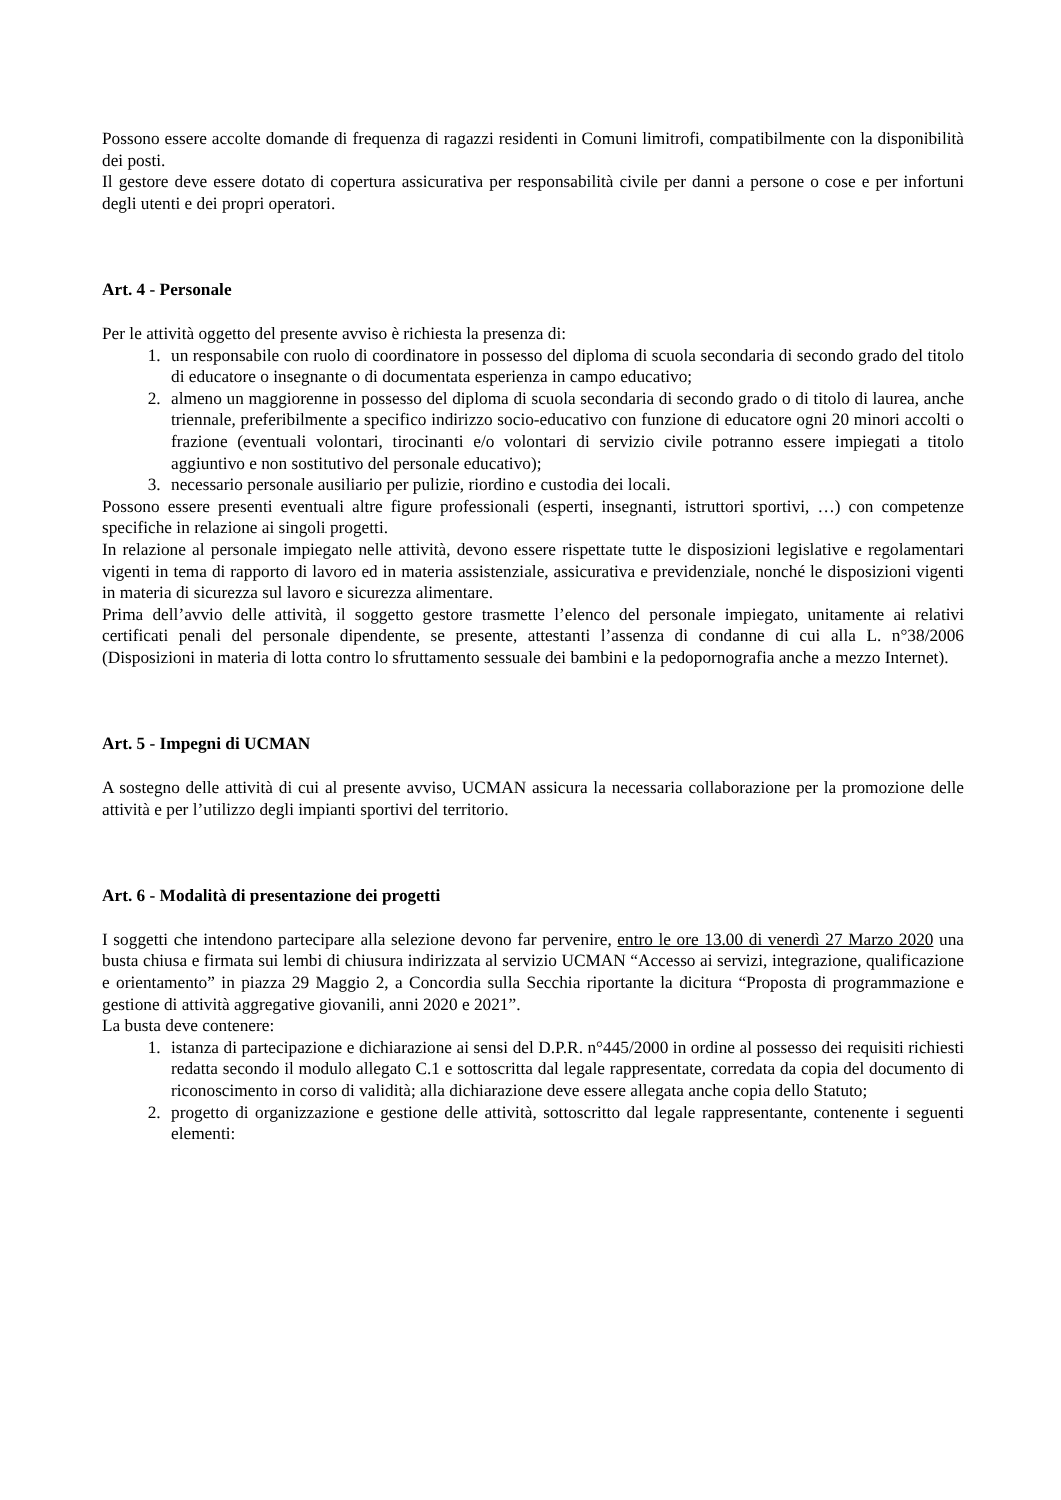Possono essere accolte domande di frequenza di ragazzi residenti in Comuni limitrofi, compatibilmente con la disponibilità dei posti.
Il gestore deve essere dotato di copertura assicurativa per responsabilità civile per danni a persone o cose e per infortuni degli utenti e dei propri operatori.
Art. 4 - Personale
Per le attività oggetto del presente avviso è richiesta la presenza di:
1. un responsabile con ruolo di coordinatore in possesso del diploma di scuola secondaria di secondo grado del titolo di educatore o insegnante o di documentata esperienza in campo educativo;
2. almeno un maggiorenne in possesso del diploma di scuola secondaria di secondo grado o di titolo di laurea, anche triennale, preferibilmente a specifico indirizzo socio-educativo con funzione di educatore ogni 20 minori accolti o frazione (eventuali volontari, tirocinanti e/o volontari di servizio civile potranno essere impiegati a titolo aggiuntivo e non sostitutivo del personale educativo);
3. necessario personale ausiliario per pulizie, riordino e custodia dei locali.
Possono essere presenti eventuali altre figure professionali (esperti, insegnanti, istruttori sportivi, …) con competenze specifiche in relazione ai singoli progetti.
In relazione al personale impiegato nelle attività, devono essere rispettate tutte le disposizioni legislative e regolamentari vigenti in tema di rapporto di lavoro ed in materia assistenziale, assicurativa e previdenziale, nonché le disposizioni vigenti in materia di sicurezza sul lavoro e sicurezza alimentare.
Prima dell’avvio delle attività, il soggetto gestore trasmette l’elenco del personale impiegato, unitamente ai relativi certificati penali del personale dipendente, se presente, attestanti l’assenza di condanne di cui alla L. n°38/2006 (Disposizioni in materia di lotta contro lo sfruttamento sessuale dei bambini e la pedopornografia anche a mezzo Internet).
Art. 5 - Impegni di UCMAN
A sostegno delle attività di cui al presente avviso, UCMAN assicura la necessaria collaborazione per la promozione delle attività e per l’utilizzo degli impianti sportivi del territorio.
Art. 6 - Modalità di presentazione dei progetti
I soggetti che intendono partecipare alla selezione devono far pervenire, entro le ore 13.00 di venerdì 27 Marzo 2020 una busta chiusa e firmata sui lembi di chiusura indirizzata al servizio UCMAN “Accesso ai servizi, integrazione, qualificazione e orientamento” in piazza 29 Maggio 2, a Concordia sulla Secchia riportante la dicitura “Proposta di programmazione e gestione di attività aggregative giovanili, anni 2020 e 2021”.
La busta deve contenere:
1. istanza di partecipazione e dichiarazione ai sensi del D.P.R. n°445/2000 in ordine al possesso dei requisiti richiesti redatta secondo il modulo allegato C.1 e sottoscritta dal legale rappresentate, corredata da copia del documento di riconoscimento in corso di validità; alla dichiarazione deve essere allegata anche copia dello Statuto;
2. progetto di organizzazione e gestione delle attività, sottoscritto dal legale rappresentante, contenente i seguenti elementi: